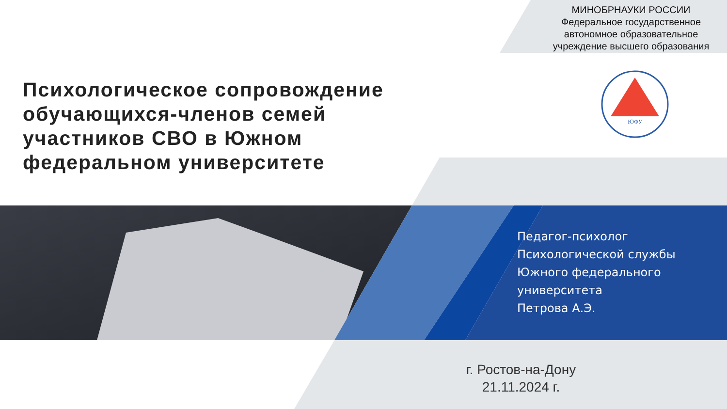МИНОБРНАУКИ РОССИИ
Федеральное государственное автономное образовательное учреждение высшего образования
Психологическое сопровождение
обучающихся-членов семей
участников СВО в Южном
федеральном университете
ЮФУ
Педагог-психолог
Психологической службы
Южного федерального
университета
Петрова А.Э.
г. Ростов-на-Дону
21.11.2024 г.